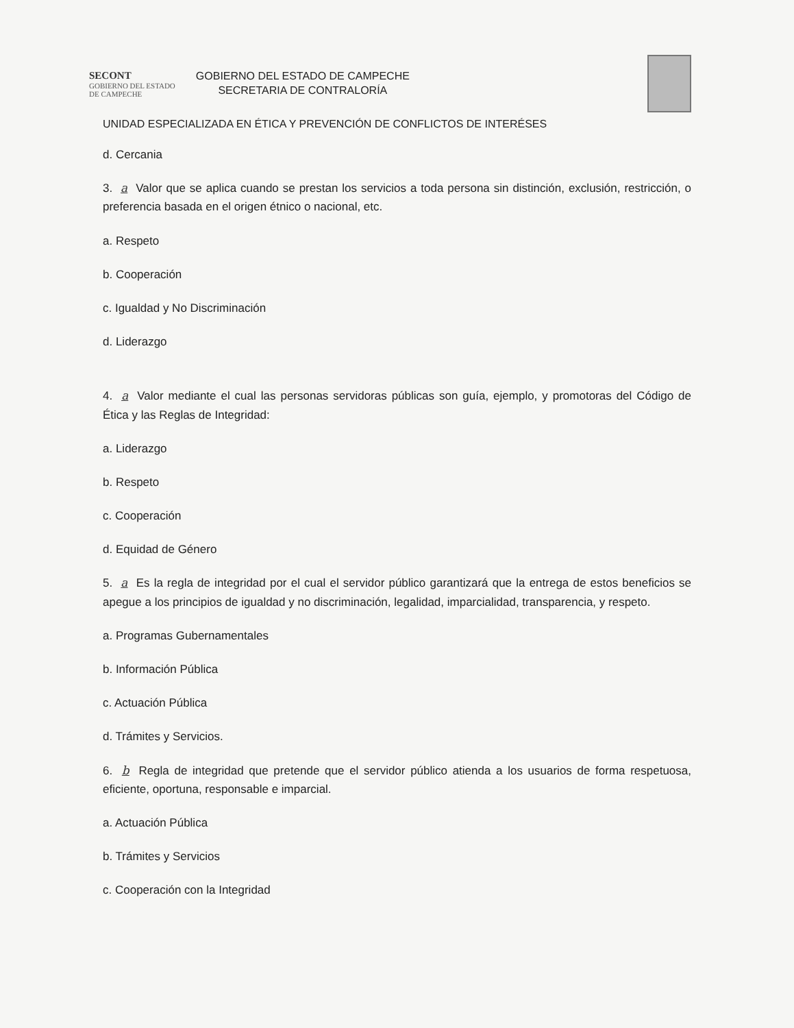SECONT
GOBIERNO DEL ESTADO
DE CAMPECHE
GOBIERNO DEL ESTADO DE CAMPECHE
SECRETARIA DE CONTRALORÍA
UNIDAD ESPECIALIZADA EN ÉTICA Y PREVENCIÓN DE CONFLICTOS DE INTERÉSES
d. Cercania
3. a Valor que se aplica cuando se prestan los servicios a toda persona sin distinción, exclusión, restricción, o preferencia basada en el origen étnico o nacional, etc.
a. Respeto
b. Cooperación
c. Igualdad y No Discriminación
d. Liderazgo
4. a Valor mediante el cual las personas servidoras públicas son guía, ejemplo, y promotoras del Código de Ética y las Reglas de Integridad:
a. Liderazgo
b. Respeto
c. Cooperación
d. Equidad de Género
5. a Es la regla de integridad por el cual el servidor público garantizará que la entrega de estos beneficios se apegue a los principios de igualdad y no discriminación, legalidad, imparcialidad, transparencia, y respeto.
a. Programas Gubernamentales
b. Información Pública
c. Actuación Pública
d. Trámites y Servicios.
6. b Regla de integridad que pretende que el servidor público atienda a los usuarios de forma respetuosa, eficiente, oportuna, responsable e imparcial.
a. Actuación Pública
b. Trámites y Servicios
c. Cooperación con la Integridad